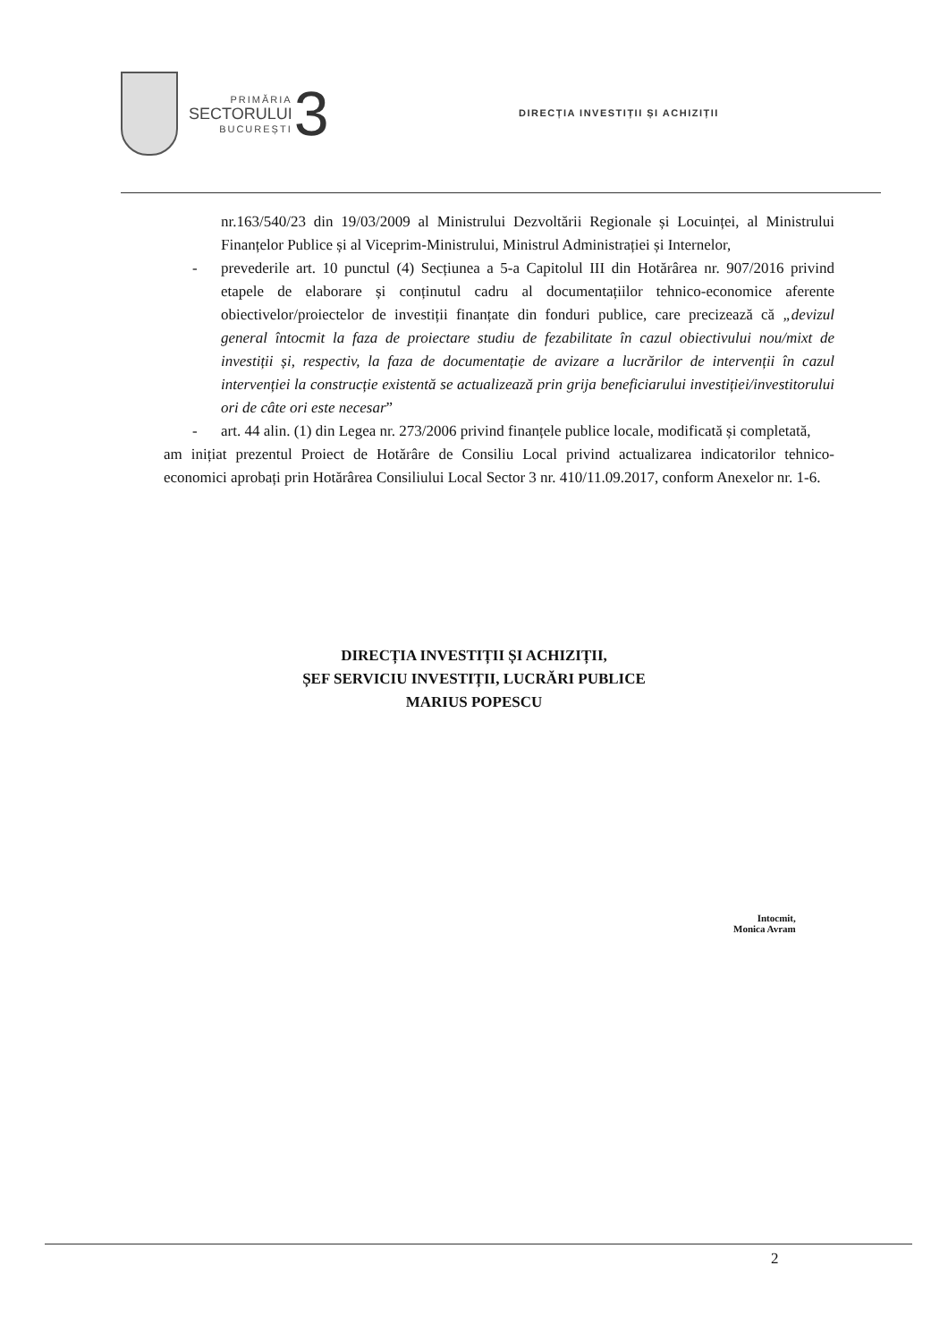PRIMĂRIA
SECTORULUI
BUCUREȘTI
3
DIRECȚIA INVESTIȚII ȘI ACHIZIȚII
nr.163/540/23 din 19/03/2009 al Ministrului Dezvoltării Regionale și Locuinței, al Ministrului Finanțelor Publice și al Viceprim-Ministrului, Ministrul Administrației și Internelor,
- prevederile art. 10 punctul (4) Secțiunea a 5-a Capitolul III din Hotărârea nr. 907/2016 privind etapele de elaborare și conținutul cadru al documentațiilor tehnico-economice aferente obiectivelor/proiectelor de investiții finanțate din fonduri publice, care precizează că „devizul general întocmit la faza de proiectare studiu de fezabilitate în cazul obiectivului nou/mixt de investiții și, respectiv, la faza de documentație de avizare a lucrărilor de intervenții în cazul intervenției la construcție existentă se actualizează prin grija beneficiarului investiției/investitorului ori de câte ori este necesar”
- art. 44 alin. (1) din Legea nr. 273/2006 privind finanțele publice locale, modificată și completată,
am inițiat prezentul Proiect de Hotărâre de Consiliu Local privind actualizarea indicatorilor tehnico-economici aprobați prin Hotărârea Consiliului Local Sector 3 nr. 410/11.09.2017, conform Anexelor nr. 1-6.
DIRECȚIA INVESTIȚII ȘI ACHIZIȚII,
ȘEF SERVICIU INVESTIȚII, LUCRĂRI PUBLICE
MARIUS POPESCU
Intocmit,
Monica Avram
2